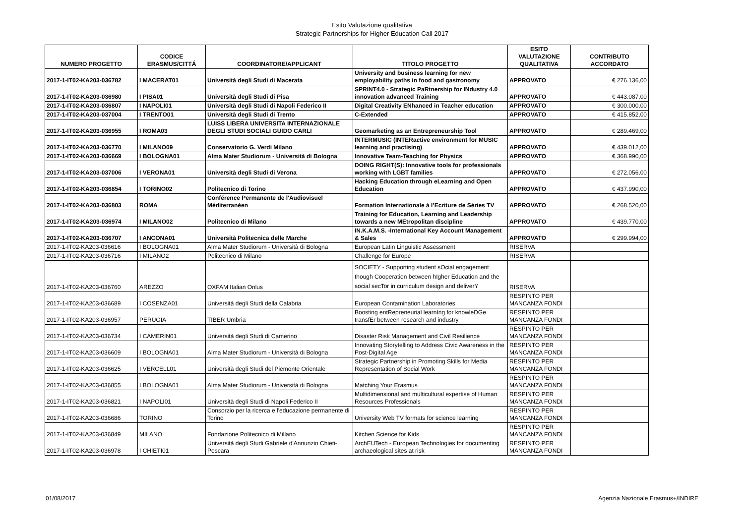Esito Valutazione qualitativa
Strategic Partnerships for Higher Education Call 2017
| NUMERO PROGETTO | CODICE ERASMUS/CITTÁ | COORDINATORE/APPLICANT | TITOLO PROGETTO | ESITO VALUTAZIONE QUALITATIVA | CONTRIBUTO ACCORDATO |
| --- | --- | --- | --- | --- | --- |
| 2017-1-IT02-KA203-036782 | I MACERAT01 | Università degli Studi di Macerata | University and business learning for new employability paths in food and gastronomy | APPROVATO | € 276.136,00 |
| 2017-1-IT02-KA203-036980 | I PISA01 | Università degli Studi di Pisa | SPRINT4.0 - Strategic PaRtnership for INdustry 4.0 innovation advanced Training | APPROVATO | € 443.087,00 |
| 2017-1-IT02-KA203-036807 | I NAPOLI01 | Università degli Studi di Napoli Federico II | Digital Creativity ENhanced in Teacher education | APPROVATO | € 300.000,00 |
| 2017-1-IT02-KA203-037004 | I TRENTO01 | Università degli Studi di Trento | C-Extended | APPROVATO | € 415.852,00 |
| 2017-1-IT02-KA203-036955 | I ROMA03 | LUISS LIBERA UNIVERSITA INTERNAZIONALE DEGLI STUDI SOCIALI GUIDO CARLI | Geomarketing as an Entrepreneurship Tool | APPROVATO | € 289.469,00 |
| 2017-1-IT02-KA203-036770 | I MILANO09 | Conservatorio G. Verdi Milano | INTERMUSIC (INTERactive environment for MUSIC learning and practising) | APPROVATO | € 439.012,00 |
| 2017-1-IT02-KA203-036669 | I BOLOGNA01 | Alma Mater Studiorum - Università di Bologna | Innovative Team-Teaching for Physics | APPROVATO | € 368.990,00 |
| 2017-1-IT02-KA203-037006 | I VERONA01 | Università degli Studi di Verona | DOING RIGHT(S): Innovative tools for professionals working with LGBT families | APPROVATO | € 272.056,00 |
| 2017-1-IT02-KA203-036854 | I TORINO02 | Politecnico di Torino | Hacking Education through eLearning and Open Education | APPROVATO | € 437.990,00 |
| 2017-1-IT02-KA203-036803 | ROMA | Conférence Permanente de l'Audiovisuel Méditerranéen | Formation Internationale à l’Ecriture de Séries TV | APPROVATO | € 268.520,00 |
| 2017-1-IT02-KA203-036974 | I MILANO02 | Politecnico di Milano | Training for Education, Learning and Leadership towards a new MEtropolitan discipline | APPROVATO | € 439.770,00 |
| 2017-1-IT02-KA203-036707 | I ANCONA01 | Università Politecnica delle Marche | IN.K.A.M.S. -International Key Account Management & Sales | APPROVATO | € 299.994,00 |
| 2017-1-IT02-KA203-036616 | I BOLOGNA01 | Alma Mater Studiorum - Università di Bologna | European Latin Linguistic Assessment | RISERVA | |
| 2017-1-IT02-KA203-036716 | I MILANO2 | Politecnico di Milano | Challenge for Europe | RISERVA | |
| 2017-1-IT02-KA203-036760 | AREZZO | OXFAM Italian Onlus | SOCIETY - Supporting student sOcial engagement though Cooperation between hIgher Education and the social secTor in curriculum design and deliverY | RISERVA | |
| 2017-1-IT02-KA203-036689 | I COSENZA01 | Università degli Studi della Calabria | European Contamination Laboratories | RESPINTO PER MANCANZA FONDI | |
| 2017-1-IT02-KA203-036957 | PERUGIA | TIBER Umbria | Boosting entRepreneurial learnIng for knowleDGe transfEr between research and industry | RESPINTO PER MANCANZA FONDI | |
| 2017-1-IT02-KA203-036734 | I CAMERIN01 | Università degli Studi di Camerino | Disaster Risk Management and Civil Resilience | RESPINTO PER MANCANZA FONDI | |
| 2017-1-IT02-KA203-036609 | I BOLOGNA01 | Alma Mater Studiorum - Università di Bologna | Innovating Storytelling to Address Civic Awareness in the Post-Digital Age | RESPINTO PER MANCANZA FONDI | |
| 2017-1-IT02-KA203-036625 | I VERCELL01 | Università degli Studi del Piemonte Orientale | Strategic Partnership in Promoting Skills for Media Representation of Social Work | RESPINTO PER MANCANZA FONDI | |
| 2017-1-IT02-KA203-036855 | I BOLOGNA01 | Alma Mater Studiorum - Università di Bologna | Matching Your Erasmus | RESPINTO PER MANCANZA FONDI | |
| 2017-1-IT02-KA203-036821 | I NAPOLI01 | Università degli Studi di Napoli Federico II | Multidimensional and multicultural expertise of Human Resources Professionals | RESPINTO PER MANCANZA FONDI | |
| 2017-1-IT02-KA203-036686 | TORINO | Consorzio per la ricerca e l'educazione permanente di Torino | University Web TV formats for science learning | RESPINTO PER MANCANZA FONDI | |
| 2017-1-IT02-KA203-036849 | MILANO | Fondazione Politecnico di Millano | Kitchen Science for Kids | RESPINTO PER MANCANZA FONDI | |
| 2017-1-IT02-KA203-036978 | I CHIETI01 | Università degli Studi Gabriele d'Annunzio Chieti-Pescara | ArchEUTech - European Technologies for documenting archaeological sites at risk | RESPINTO PER MANCANZA FONDI | |
01/08/2017 Agenzia Nazionale Erasmus+/INDIRE